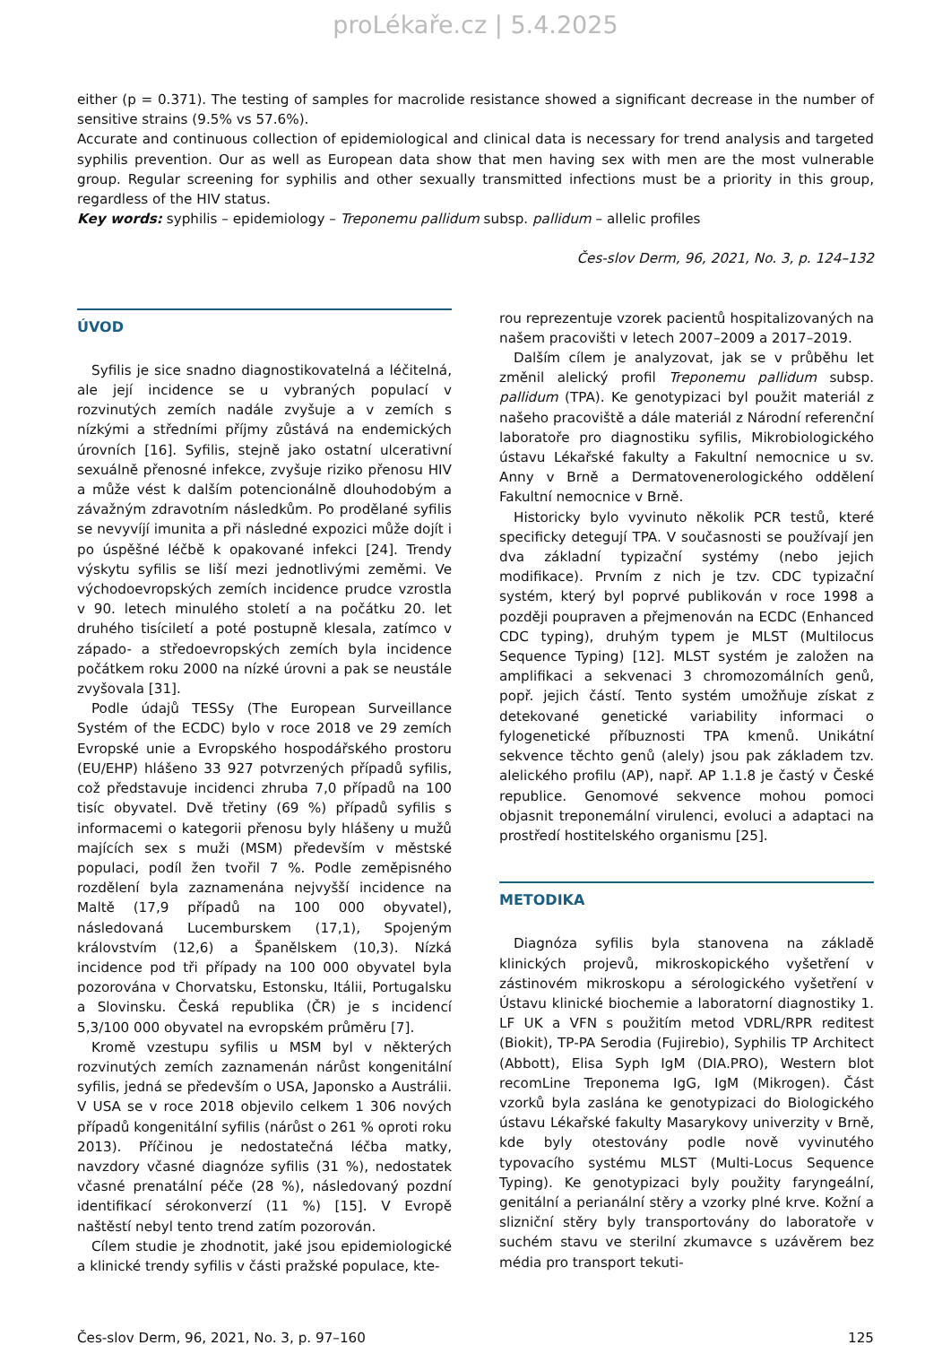proLékaře.cz | 5.4.2025
either (p = 0.371). The testing of samples for macrolide resistance showed a significant decrease in the number of sensitive strains (9.5% vs 57.6%).
Accurate and continuous collection of epidemiological and clinical data is necessary for trend analysis and targeted syphilis prevention. Our as well as European data show that men having sex with men are the most vulnerable group. Regular screening for syphilis and other sexually transmitted infections must be a priority in this group, regardless of the HIV status.
Key words: syphilis – epidemiology – Treponemu pallidum subsp. pallidum – allelic profiles
Čes-slov Derm, 96, 2021, No. 3, p. 124–132
ÚVOD
Syfilis je sice snadno diagnostikovatelná a léčitelná, ale její incidence se u vybraných populací v rozvinutých zemích nadále zvyšuje a v zemích s nízkými a středními příjmy zůstává na endemických úrovních [16]. Syfilis, stejně jako ostatní ulcerativní sexuálně přenosné infekce, zvyšuje riziko přenosu HIV a může vést k dalším potencionálně dlouhodobým a závažným zdravotním následkům. Po prodělané syfilis se nevyvíjí imunita a při následné expozici může dojít i po úspěšné léčbě k opakované infekci [24]. Trendy výskytu syfilis se liší mezi jednotlivými zeměmi. Ve východoevropských zemích incidence prudce vzrostla v 90. letech minulého století a na počátku 20. let druhého tisíciletí a poté postupně klesala, zatímco v západo- a středoevropských zemích byla incidence počátkem roku 2000 na nízké úrovni a pak se neustále zvyšovala [31].
Podle údajů TESSy (The European Surveillance Systém of the ECDC) bylo v roce 2018 ve 29 zemích Evropské unie a Evropského hospodářského prostoru (EU/EHP) hlášeno 33 927 potvrzených případů syfilis, což představuje incidenci zhruba 7,0 případů na 100 tisíc obyvatel. Dvě třetiny (69 %) případů syfilis s informacemi o kategorii přenosu byly hlášeny u mužů majících sex s muži (MSM) především v městské populaci, podíl žen tvořil 7 %. Podle zeměpisného rozdělení byla zaznamenána nejvyšší incidence na Maltě (17,9 případů na 100 000 obyvatel), následovaná Lucemburskem (17,1), Spojeným královstvím (12,6) a Španělskem (10,3). Nízká incidence pod tři případy na 100 000 obyvatel byla pozorována v Chorvatsku, Estonsku, Itálii, Portugalsku a Slovinsku. Česká republika (ČR) je s incidencí 5,3/100 000 obyvatel na evropském průměru [7].
Kromě vzestupu syfilis u MSM byl v některých rozvinutých zemích zaznamenán nárůst kongenitální syfilis, jedná se především o USA, Japonsko a Austrálii. V USA se v roce 2018 objevilo celkem 1 306 nových případů kongenitální syfilis (nárůst o 261 % oproti roku 2013). Příčinou je nedostatečná léčba matky, navzdory včasné diagnóze syfilis (31 %), nedostatek včasné prenatální péče (28 %), následovaný pozdní identifikací sérokonverzí (11 %) [15]. V Evropě naštěstí nebyl tento trend zatím pozorován.
Cílem studie je zhodnotit, jaké jsou epidemiologické a klinické trendy syfilis v části pražské populace, kte-
rou reprezentuje vzorek pacientů hospitalizovaných na našem pracovišti v letech 2007–2009 a 2017–2019.
Dalším cílem je analyzovat, jak se v průběhu let změnil alelický profil Treponemu pallidum subsp. pallidum (TPA). Ke genotypizaci byl použit materiál z našeho pracoviště a dále materiál z Národní referenční laboratoře pro diagnostiku syfilis, Mikrobiologického ústavu Lékařské fakulty a Fakultní nemocnice u sv. Anny v Brně a Dermatovenerologického oddělení Fakultní nemocnice v Brně.
Historicky bylo vyvinuto několik PCR testů, které specificky detegují TPA. V současnosti se používají jen dva základní typizační systémy (nebo jejich modifikace). Prvním z nich je tzv. CDC typizační systém, který byl poprvé publikován v roce 1998 a později poupraven a přejmenován na ECDC (Enhanced CDC typing), druhým typem je MLST (Multilocus Sequence Typing) [12]. MLST systém je založen na amplifikaci a sekvenaci 3 chromozomálních genů, popř. jejich částí. Tento systém umožňuje získat z detekované genetické variability informaci o fylogenetické příbuznosti TPA kmenů. Unikátní sekvence těchto genů (alely) jsou pak základem tzv. alelického profilu (AP), např. AP 1.1.8 je častý v České republice. Genomové sekvence mohou pomoci objasnit treponemální virulenci, evoluci a adaptaci na prostředí hostitelského organismu [25].
METODIKA
Diagnóza syfilis byla stanovena na základě klinických projevů, mikroskopického vyšetření v zástinovém mikroskopu a sérologického vyšetření v Ústavu klinické biochemie a laboratorní diagnostiky 1. LF UK a VFN s použitím metod VDRL/RPR reditest (Biokit), TP-PA Serodia (Fujirebio), Syphilis TP Architect (Abbott), Elisa Syph IgM (DIA.PRO), Western blot recomLine Treponema IgG, IgM (Mikrogen). Část vzorků byla zaslána ke genotypizaci do Biologického ústavu Lékařské fakulty Masarykovy univerzity v Brně, kde byly otestovány podle nově vyvinutého typovacího systému MLST (Multi-Locus Sequence Typing). Ke genotypizaci byly použity faryngeální, genitální a perianální stěry a vzorky plné krve. Kožní a slizniční stěry byly transportovány do laboratoře v suchém stavu ve sterilní zkumavce s uzávěrem bez média pro transport tekuti-
Čes-slov Derm, 96, 2021, No. 3, p. 97–160 125